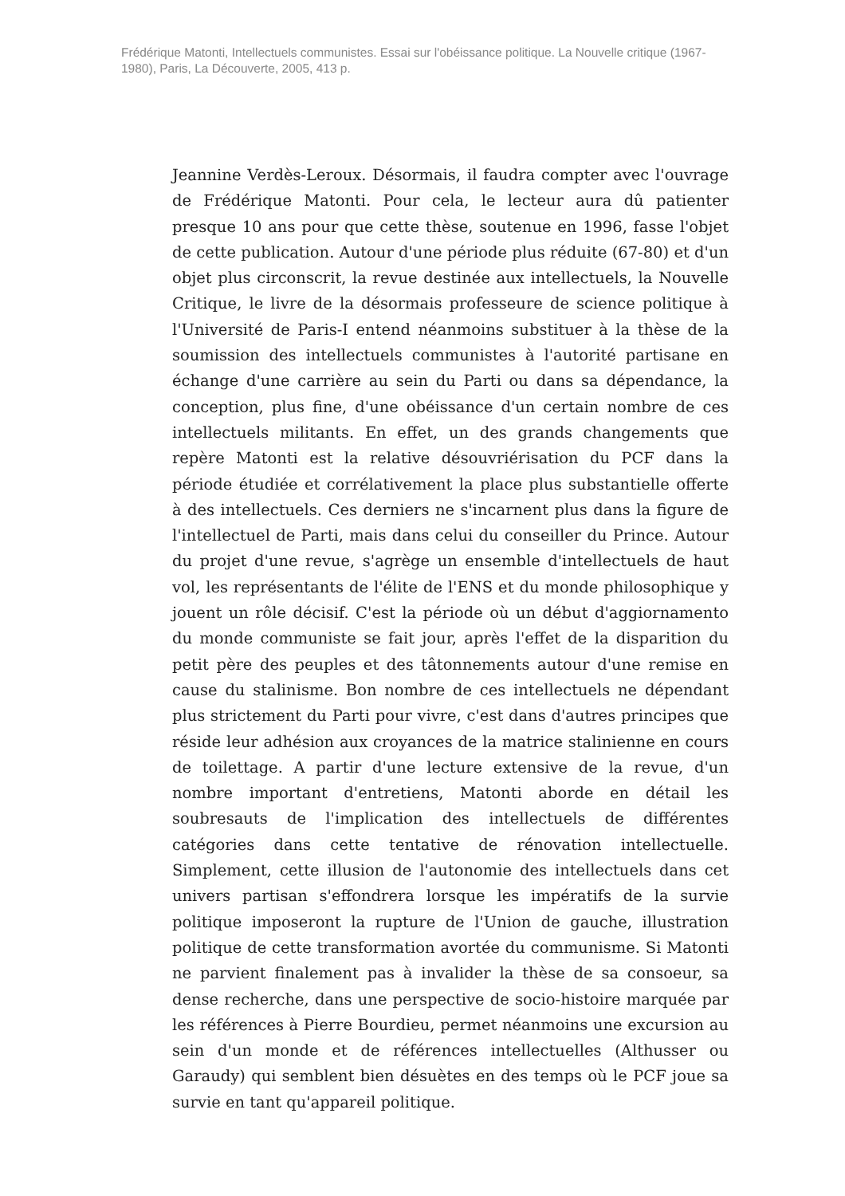Frédérique Matonti, Intellectuels communistes. Essai sur l'obéissance politique. La Nouvelle critique (1967-1980), Paris, La Découverte, 2005, 413 p.
Jeannine Verdès-Leroux. Désormais, il faudra compter avec l'ouvrage de Frédérique Matonti. Pour cela, le lecteur aura dû patienter presque 10 ans pour que cette thèse, soutenue en 1996, fasse l'objet de cette publication. Autour d'une période plus réduite (67-80) et d'un objet plus circonscrit, la revue destinée aux intellectuels, la Nouvelle Critique, le livre de la désormais professeure de science politique à l'Université de Paris-I entend néanmoins substituer à la thèse de la soumission des intellectuels communistes à l'autorité partisane en échange d'une carrière au sein du Parti ou dans sa dépendance, la conception, plus fine, d'une obéissance d'un certain nombre de ces intellectuels militants. En effet, un des grands changements que repère Matonti est la relative désouvriérisation du PCF dans la période étudiée et corrélativement la place plus substantielle offerte à des intellectuels. Ces derniers ne s'incarnent plus dans la figure de l'intellectuel de Parti, mais dans celui du conseiller du Prince. Autour du projet d'une revue, s'agrège un ensemble d'intellectuels de haut vol, les représentants de l'élite de l'ENS et du monde philosophique y jouent un rôle décisif. C'est la période où un début d'aggiornamento du monde communiste se fait jour, après l'effet de la disparition du petit père des peuples et des tâtonnements autour d'une remise en cause du stalinisme. Bon nombre de ces intellectuels ne dépendant plus strictement du Parti pour vivre, c'est dans d'autres principes que réside leur adhésion aux croyances de la matrice stalinienne en cours de toilettage. A partir d'une lecture extensive de la revue, d'un nombre important d'entretiens, Matonti aborde en détail les soubresauts de l'implication des intellectuels de différentes catégories dans cette tentative de rénovation intellectuelle. Simplement, cette illusion de l'autonomie des intellectuels dans cet univers partisan s'effondrera lorsque les impératifs de la survie politique imposeront la rupture de l'Union de gauche, illustration politique de cette transformation avortée du communisme. Si Matonti ne parvient finalement pas à invalider la thèse de sa consoeur, sa dense recherche, dans une perspective de socio-histoire marquée par les références à Pierre Bourdieu, permet néanmoins une excursion au sein d'un monde et de références intellectuelles (Althusser ou Garaudy) qui semblent bien désuètes en des temps où le PCF joue sa survie en tant qu'appareil politique.